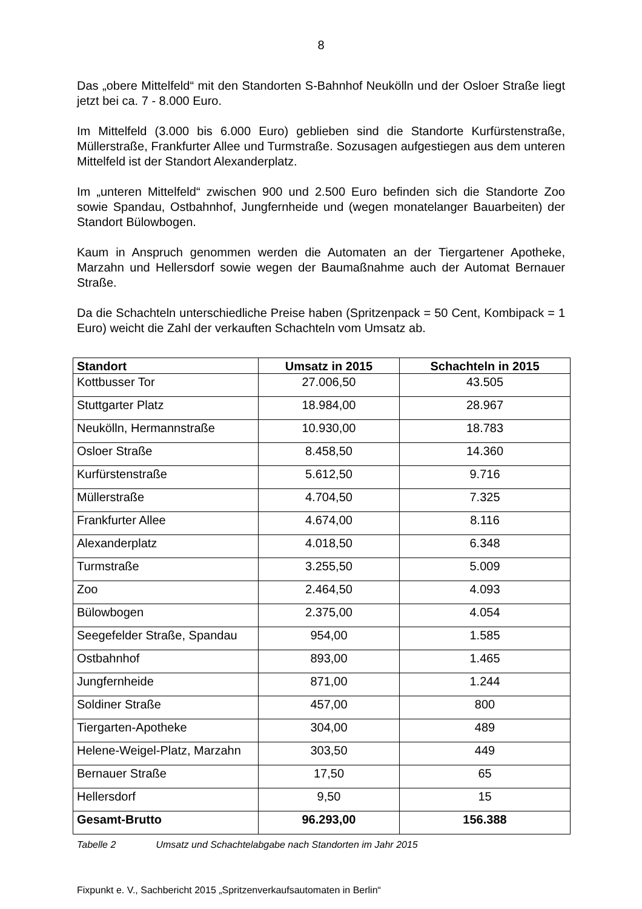8
Das „obere Mittelfeld“ mit den Standorten S-Bahnhof Neukölln und der Osloer Straße liegt jetzt bei ca. 7 - 8.000 Euro.
Im Mittelfeld (3.000 bis 6.000 Euro) geblieben sind die Standorte Kurfürstenstraße, Müllerstraße, Frankfurter Allee und Turmstraße. Sozusagen aufgestiegen aus dem unteren Mittelfeld ist der Standort Alexanderplatz.
Im „unteren Mittelfeld“ zwischen 900 und 2.500 Euro befinden sich die Standorte Zoo sowie Spandau, Ostbahnhof, Jungfernheide und (wegen monatelanger Bauarbeiten) der Standort Bülowbogen.
Kaum in Anspruch genommen werden die Automaten an der Tiergartener Apotheke, Marzahn und Hellersdorf sowie wegen der Baumaßnahme auch der Automat Bernauer Straße.
Da die Schachteln unterschiedliche Preise haben (Spritzenpack = 50 Cent, Kombipack = 1 Euro) weicht die Zahl der verkauften Schachteln vom Umsatz ab.
| Standort | Umsatz in 2015 | Schachteln in 2015 |
| --- | --- | --- |
| Kottbusser Tor | 27.006,50 | 43.505 |
| Stuttgarter Platz | 18.984,00 | 28.967 |
| Neukölln, Hermannstraße | 10.930,00 | 18.783 |
| Osloer Straße | 8.458,50 | 14.360 |
| Kurfürstenstraße | 5.612,50 | 9.716 |
| Müllerstraße | 4.704,50 | 7.325 |
| Frankfurter Allee | 4.674,00 | 8.116 |
| Alexanderplatz | 4.018,50 | 6.348 |
| Turmstraße | 3.255,50 | 5.009 |
| Zoo | 2.464,50 | 4.093 |
| Bülowbogen | 2.375,00 | 4.054 |
| Seegefelder Straße, Spandau | 954,00 | 1.585 |
| Ostbahnhof | 893,00 | 1.465 |
| Jungfernheide | 871,00 | 1.244 |
| Soldiner Straße | 457,00 | 800 |
| Tiergarten-Apotheke | 304,00 | 489 |
| Helene-Weigel-Platz, Marzahn | 303,50 | 449 |
| Bernauer Straße | 17,50 | 65 |
| Hellersdorf | 9,50 | 15 |
| Gesamt-Brutto | 96.293,00 | 156.388 |
Tabelle 2 Umsatz und Schachtelabgabe nach Standorten im Jahr 2015
Fixpunkt e. V., Sachbericht 2015 „Spritzenverkaufsautomaten in Berlin“